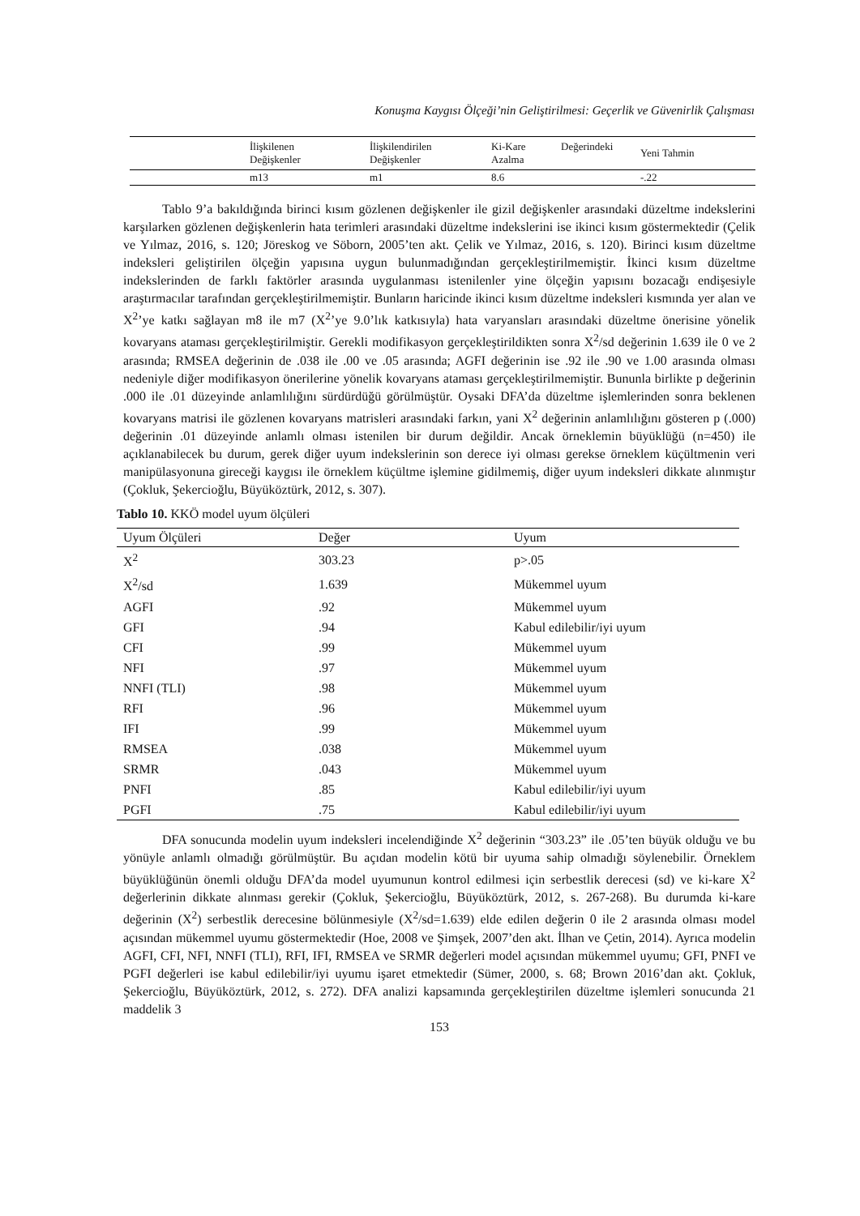Konuşma Kaygısı Ölçeği’nin Geliştirilmesi: Geçerlik ve Güvenirlik Çalışması
| | İlişkilenen Değişkenler | İlişkilendirilen Değişkenler | Ki-Kare Azalma | Değerindeki | Yeni Tahmin |
| --- | --- | --- | --- | --- | --- |
| | m13 | m1 | 8.6 | | -.22 |
Tablo 9’a bakıldığında birinci kısım gözlenen değişkenler ile gizil değişkenler arasındaki düzeltme indekslerini karşılarken gözlenen değişkenlerin hata terimleri arasındaki düzeltme indekslerini ise ikinci kısım göstermektedir (Çelik ve Yılmaz, 2016, s. 120; Jöreskog ve Söborn, 2005’ten akt. Çelik ve Yılmaz, 2016, s. 120). Birinci kısım düzeltme indeksleri geliştirilen ölçeğin yapısına uygun bulunmadığından gerçekleştirilmemiştir. İkinci kısım düzeltme indekslerinden de farklı faktörler arasında uygulanması istenilenler yine ölçeğin yapısını bozacağı endişesiyle araştırmacılar tarafından gerçekleştirilmemiştir. Bunların haricinde ikinci kısım düzeltme indeksleri kısmında yer alan ve X<sup>2</sup>’ye katkı sağlayan m8 ile m7 (X<sup>2</sup>’ye 9.0’lık katkısıyla) hata varyansları arasındaki düzeltme önerisine yönelik kovaryans ataması gerçekleştirilmiştir. Gerekli modifikasyon gerçekleştirildikten sonra X<sup>2</sup>/sd değerinin 1.639 ile 0 ve 2 arasında; RMSEA değerinin de .038 ile .00 ve .05 arasında; AGFI değerinin ise .92 ile .90 ve 1.00 arasında olması nedeniyle diğer modifikasyon önerilerine yönelik kovaryans ataması gerçekleştirilmemiştir. Bununla birlikte p değerinin .000 ile .01 düzeyinde anlamlılığını sürdürdüğü görülmüştür. Oysaki DFA’da düzeltme işlemlerinden sonra beklenen kovaryans matrisi ile gözlenen kovaryans matrisleri arasındaki farkın, yani X<sup>2</sup> değerinin anlamlılığını gösteren p (.000) değerinin .01 düzeyinde anlamlı olması istenilen bir durum değildir. Ancak örneklemin büyüklüğü (n=450) ile açıklanabilecek bu durum, gerek diğer uyum indekslerinin son derece iyi olması gerekse örneklem küçültmenin veri manipülasyonuna gireceği kaygısı ile örneklem küçültme işlemine gidilmemiş, diğer uyum indeksleri dikkate alınmıştır (Çokluk, Şekercioğlu, Büyüköztürk, 2012, s. 307).
Tablo 10. KKÖ model uyum ölçüleri
| Uyum Ölçüleri | Değer | Uyum |
| --- | --- | --- |
| X<sup>2</sup> | 303.23 | p>.05 |
| X<sup>2</sup>/sd | 1.639 | Mükemmel uyum |
| AGFI | .92 | Mükemmel uyum |
| GFI | .94 | Kabul edilebilir/iyi uyum |
| CFI | .99 | Mükemmel uyum |
| NFI | .97 | Mükemmel uyum |
| NNFI (TLI) | .98 | Mükemmel uyum |
| RFI | .96 | Mükemmel uyum |
| IFI | .99 | Mükemmel uyum |
| RMSEA | .038 | Mükemmel uyum |
| SRMR | .043 | Mükemmel uyum |
| PNFI | .85 | Kabul edilebilir/iyi uyum |
| PGFI | .75 | Kabul edilebilir/iyi uyum |
DFA sonucunda modelin uyum indeksleri incelendiğinde X<sup>2</sup> değerinin “303.23” ile .05’ten büyük olduğu ve bu yönüyle anlamlı olmadığı görülmüştür. Bu açıdan modelin kötü bir uyuma sahip olmadığı söylenebilir. Örneklem büyüklüğünün önemli olduğu DFA’da model uyumunun kontrol edilmesi için serbestlik derecesi (sd) ve ki-kare X<sup>2</sup> değerlerinin dikkate alınması gerekir (Çokluk, Şekercioğlu, Büyüköztürk, 2012, s. 267-268). Bu durumda ki-kare değerinin (X<sup>2</sup>) serbestlik derecesine bölünmesiyle (X<sup>2</sup>/sd=1.639) elde edilen değerin 0 ile 2 arasında olması model açısından mükemmel uyumu göstermektedir (Hoe, 2008 ve Şimşek, 2007’den akt. İlhan ve Çetin, 2014). Ayrıca modelin AGFI, CFI, NFI, NNFI (TLI), RFI, IFI, RMSEA ve SRMR değerleri model açısından mükemmel uyumu; GFI, PNFI ve PGFI değerleri ise kabul edilebilir/iyi uyumu işaret etmektedir (Sümer, 2000, s. 68; Brown 2016’dan akt. Çokluk, Şekercioğlu, Büyüköztürk, 2012, s. 272). DFA analizi kapsamında gerçekleştirilen düzeltme işlemleri sonucunda 21 maddelik 3
153